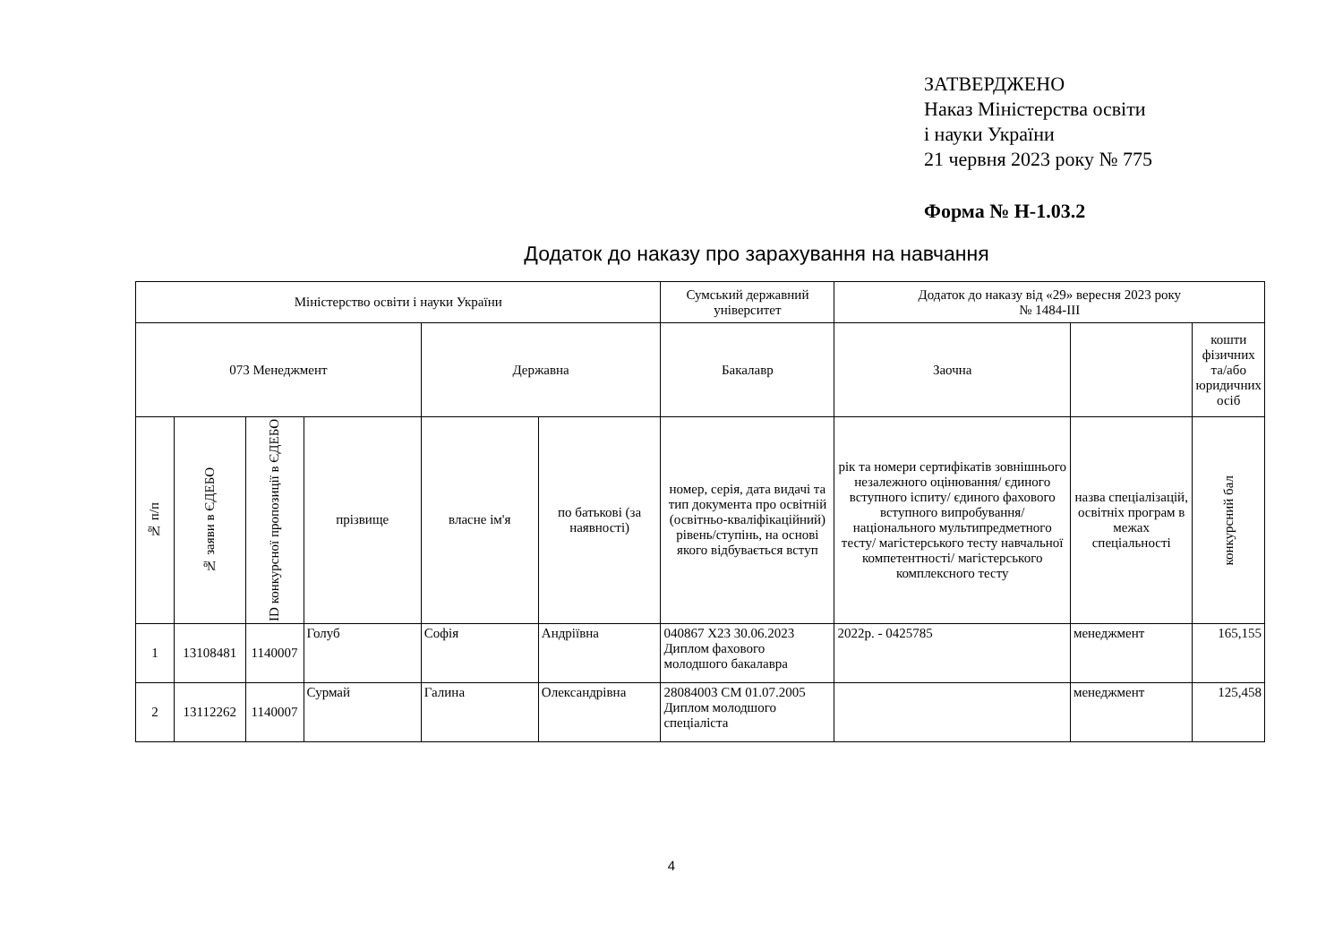ЗАТВЕРДЖЕНО
Наказ Міністерства освіти
і науки України
21 червня 2023 року № 775
Форма № Н-1.03.2
Додаток до наказу про зарахування на навчання
| Міністерство освіти і науки України | | | | | | Сумський державний університет | Додаток до наказу від «29» вересня 2023 року № 1484-III | | |
| 073 Менеджмент | | | | Державна | | Бакалавр | Заочна | | кошти фізичних та/або юридичних осіб |
| № п/п | № заяви в ЄДЕБО | ID конкурсної пропозиції в ЄДЕБО | прізвище | власне ім'я | по батькові (за наявності) | номер, серія, дата видачі та тип документа про освітній (освітньо-кваліфікаційний) рівень/ступінь, на основі якого відбувається вступ | рік та номери сертифікатів зовнішнього незалежного оцінювання/ єдиного вступного іспиту/ єдиного фахового вступного випробування/ національного мультипредметного тесту/ магістерського тесту навчальної компетентності/ магістерського комплексного тесту | назва спеціалізацій, освітніх програм в межах спеціальності | конкурсний бал |
| 1 | 13108481 | 1140007 | Голуб | Софія | Андріївна | 040867 X23 30.06.2023 Диплом фахового молодшого бакалавра | 2022р. - 0425785 | менеджмент | 165,155 |
| 2 | 13112262 | 1140007 | Сурмай | Галина | Олександрівна | 28084003 СМ 01.07.2005 Диплом молодшого спеціаліста | | менеджмент | 125,458 |
4